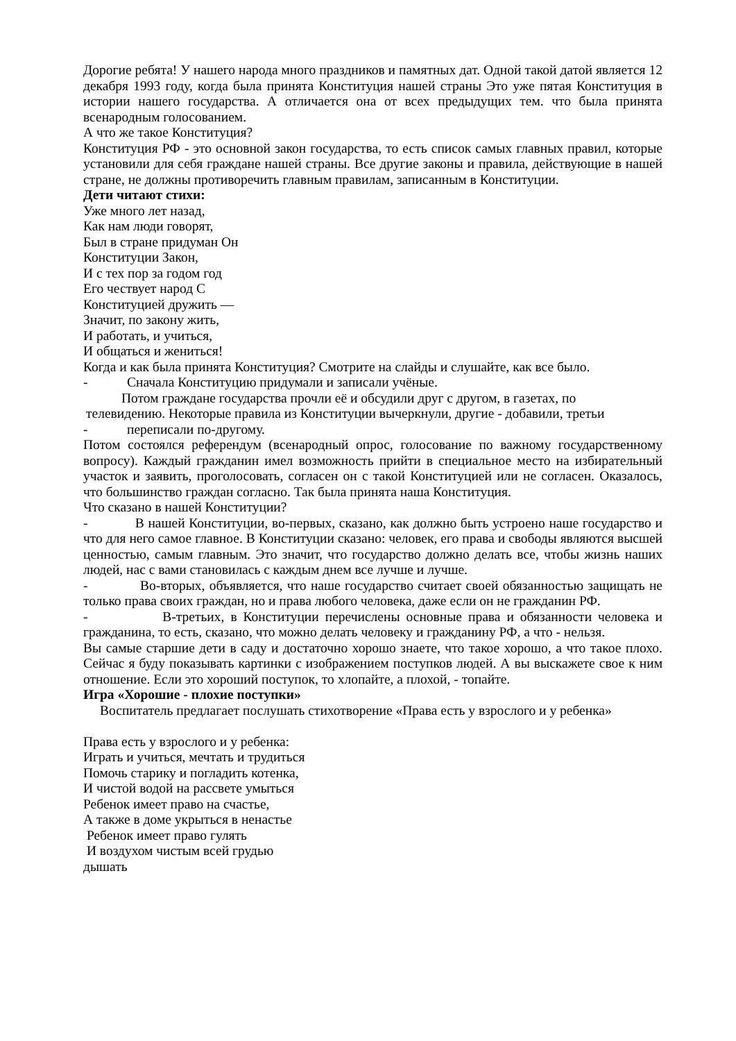Дорогие ребята! У нашего народа много праздников и памятных дат. Одной такой датой является 12 декабря 1993 году, когда была принята Конституция нашей страны Это уже пятая Конституция в истории нашего государства. А отличается она от всех предыдущих тем. что была принята всенародным голосованием.
А что же такое Конституция?
Конституция РФ - это основной закон государства, то есть список самых главных правил, которые установили для себя граждане нашей страны. Все другие законы и правила, действующие в нашей стране, не должны противоречить главным правилам, записанным в Конституции.
Дети читают стихи:
Уже много лет назад,
Как нам люди говорят,
Был в стране придуман Он
Конституции Закон,
И с тех пор за годом год
Его чествует народ С
Конституцией дружить —
Значит, по закону жить,
И работать, и учиться,
И общаться и жениться!
Когда и как была принята Конституция? Смотрите на слайды и слушайте, как все было.
- Сначала Конституцию придумали и записали учёные.
Потом граждане государства прочли её и обсудили друг с другом, в газетах, по
телевидению. Некоторые правила из Конституции вычеркнули, другие - добавили, третьи
- переписали по-другому.
Потом состоялся референдум (всенародный опрос, голосование по важному государственному вопросу). Каждый гражданин имел возможность прийти в специальное место на избирательный участок и заявить, проголосовать, согласен он с такой Конституцией или не согласен. Оказалось, что большинство граждан согласно. Так была принята наша Конституция.
Что сказано в нашей Конституции?
- В нашей Конституции, во-первых, сказано, как должно быть устроено наше государство и что для него самое главное. В Конституции сказано: человек, его права и свободы являются высшей ценностью, самым главным. Это значит, что государство должно делать все, чтобы жизнь наших людей, нас с вами становилась с каждым днем все лучше и лучше.
- Во-вторых, объявляется, что наше государство считает своей обязанностью защищать не только права своих граждан, но и права любого человека, даже если он не гражданин РФ.
- В-третьих, в Конституции перечислены основные права и обязанности человека и гражданина, то есть, сказано, что можно делать человеку и гражданину РФ, а что - нельзя.
Вы самые старшие дети в саду и достаточно хорошо знаете, что такое хорошо, а что такое плохо. Сейчас я буду показывать картинки с изображением поступков людей. А вы выскажете свое к ним отношение. Если это хороший поступок, то хлопайте, а плохой, - топайте.
Игра «Хорошие - плохие поступки»
Воспитатель предлагает послушать стихотворение «Права есть у взрослого и у ребенка»
Права есть у взрослого и у ребенка:
Играть и учиться, мечтать и трудиться
Помочь старику и погладить котенка,
И чистой водой на рассвете умыться
Ребенок имеет право на счастье,
А также в доме укрыться в ненастье
Ребенок имеет право гулять
И воздухом чистым всей грудью
дышать